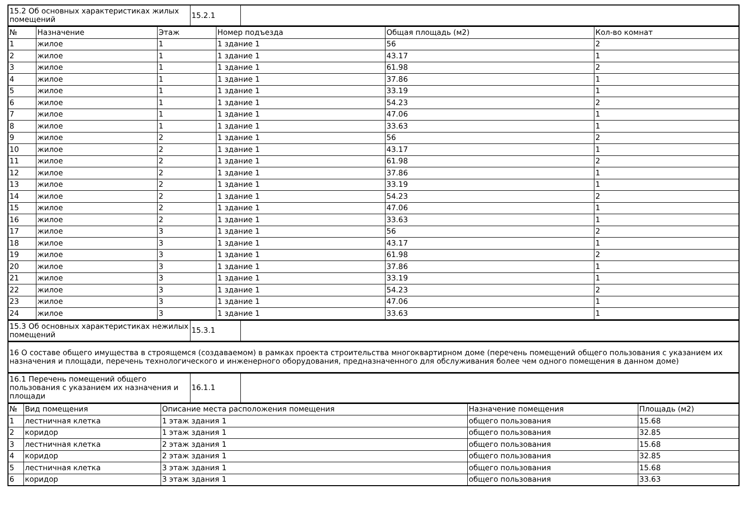| 15.2 Об основных характеристиках жилых помещений | 15.2.1 | |
| № | Назначение | Этаж | Номер подъезда | Общая площадь (м2) | Кол-во комнат |
| --- | --- | --- | --- | --- | --- |
| 1 | жилое | 1 | 1 здание 1 | 56 | 2 |
| 2 | жилое | 1 | 1 здание 1 | 43.17 | 1 |
| 3 | жилое | 1 | 1 здание 1 | 61.98 | 2 |
| 4 | жилое | 1 | 1 здание 1 | 37.86 | 1 |
| 5 | жилое | 1 | 1 здание 1 | 33.19 | 1 |
| 6 | жилое | 1 | 1 здание 1 | 54.23 | 2 |
| 7 | жилое | 1 | 1 здание 1 | 47.06 | 1 |
| 8 | жилое | 1 | 1 здание 1 | 33.63 | 1 |
| 9 | жилое | 2 | 1 здание 1 | 56 | 2 |
| 10 | жилое | 2 | 1 здание 1 | 43.17 | 1 |
| 11 | жилое | 2 | 1 здание 1 | 61.98 | 2 |
| 12 | жилое | 2 | 1 здание 1 | 37.86 | 1 |
| 13 | жилое | 2 | 1 здание 1 | 33.19 | 1 |
| 14 | жилое | 2 | 1 здание 1 | 54.23 | 2 |
| 15 | жилое | 2 | 1 здание 1 | 47.06 | 1 |
| 16 | жилое | 2 | 1 здание 1 | 33.63 | 1 |
| 17 | жилое | 3 | 1 здание 1 | 56 | 2 |
| 18 | жилое | 3 | 1 здание 1 | 43.17 | 1 |
| 19 | жилое | 3 | 1 здание 1 | 61.98 | 2 |
| 20 | жилое | 3 | 1 здание 1 | 37.86 | 1 |
| 21 | жилое | 3 | 1 здание 1 | 33.19 | 1 |
| 22 | жилое | 3 | 1 здание 1 | 54.23 | 2 |
| 23 | жилое | 3 | 1 здание 1 | 47.06 | 1 |
| 24 | жилое | 3 | 1 здание 1 | 33.63 | 1 |
| 15.3 Об основных характеристиках нежилых помещений | 15.3.1 | |
| 16 О составе общего имущества в строящемся (создаваемом) в рамках проекта строительства многоквартирном доме (перечень помещений общего пользования с указанием их назначения и площади, перечень технологического и инженерного оборудования, предназначенного для обслуживания более чем одного помещения в данном доме) |
| 16.1 Перечень помещений общего пользования с указанием их назначения и площади | 16.1.1 | |
| № | Вид помещения | Описание места расположения помещения | Назначение помещения | Площадь (м2) |
| --- | --- | --- | --- | --- |
| 1 | лестничная клетка | 1 этаж здания 1 | общего пользования | 15.68 |
| 2 | коридор | 1 этаж здания 1 | общего пользования | 32.85 |
| 3 | лестничная клетка | 2 этаж здания 1 | общего пользования | 15.68 |
| 4 | коридор | 2 этаж здания 1 | общего пользования | 32.85 |
| 5 | лестничная клетка | 3 этаж здания 1 | общего пользования | 15.68 |
| 6 | коридор | 3 этаж здания 1 | общего пользования | 33.63 |